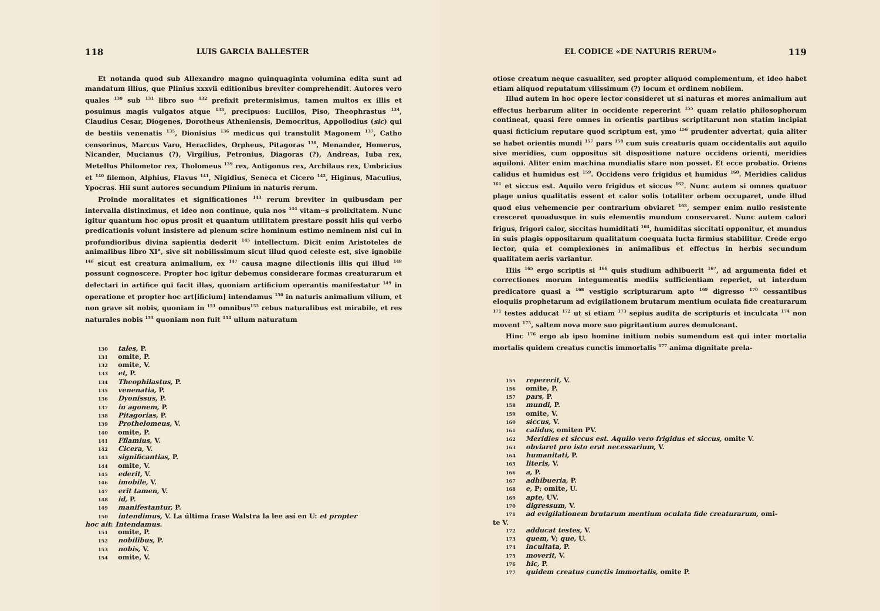118 LUIS GARCIA BALLESTER
Et notanda quod sub Allexandro magno quinquaginta volumina edita sunt ad mandatum illius, que Plinius xxxvii editionibus breviter comprehendit. Autores vero quales <sup>130</sup> sub <sup>131</sup> libro suo <sup>132</sup> prefixit pretermisimus, tamen multos ex illis et posuimus magis vulgatos atque <sup>133</sup>, precipuos: Lucillos, Piso, Theophrastus <sup>134</sup>, Claudius Cesar, Diogenes, Dorotheus Atheniensis, Democritus, Appollodius (sic) qui de bestiis venenatis <sup>135</sup>, Dionisius <sup>136</sup> medicus qui transtulit Magonem <sup>137</sup>, Catho censorinus, Marcus Varo, Heraclides, Orpheus, Pitagoras <sup>138</sup>, Menander, Homerus, Nicander, Mucianus (?), Virgilius, Petronius, Diagoras (?), Andreas, Iuba rex, Metellus Philometor rex, Tholomeus <sup>139</sup> rex, Antigonus rex, Archilaus rex, Umbricius et <sup>140</sup> filemon, Alphius, Flavus <sup>141</sup>, Nigidius, Seneca et Cicero <sup>142</sup>, Higinus, Maculius, Ypocras. Hii sunt autores secundum Plinium in naturis rerum.
Proinde moralitates et significationes <sup>143</sup> rerum breviter in quibusdam per intervalla distinximus, et ideo non continue, quia nos <sup>144</sup> vitam··s prolixitatem. Nunc igitur quantum hoc opus prosit et quantum utilitatem prestare possit hiis qui verbo predicationis volunt insistere ad plenum scire hominum estimo neminem nisi cui in profundioribus divina sapientia dederit <sup>145</sup> intellectum. Dicit enim Aristoteles de animalibus libro XI°, sive sit nobilissimum sicut illud quod celeste est, sive ignobile <sup>146</sup> sicut est creatura animalium, ex <sup>147</sup> causa magne dilectionis illis qui illud <sup>148</sup> possunt cognoscere. Propter hoc igitur debemus considerare formas creaturarum et delectari in artifice qui facit illas, quoniam artificium operantis manifestatur <sup>149</sup> in operatione et propter hoc art[ificium] intendamus <sup>150</sup> in naturis animalium vilium, et non grave sit nobis, quoniam in <sup>151</sup> omnibus<sup>152</sup> rebus naturalibus est mirabile, et res naturales nobis <sup>153</sup> quoniam non fuit <sup>154</sup> ullum naturatum
130 tales, P.
131 omite, P.
132 omite, V.
133 et, P.
134 Theophilastus, P.
135 venenatia, P.
136 Dyonissus, P.
137 in agonem, P.
138 Pitagorias, P.
139 Prothelomeus, V.
140 omite, P.
141 Fflamius, V.
142 Cicera, V.
143 significantias, P.
144 omite, V.
145 ederit, V.
146 imobile, V.
147 erit tamen, V.
148 id, P.
149 manifestantur, P.
150 intendimus, V. La última frase Walstra la lee así en U: et propter
hoc ait: Intendamus.
151 omite, P.
152 nobilibus, P.
153 nobis, V.
154 omite, V.
EL CODICE «DE NATURIS RERUM» 119
otiose creatum neque casualiter, sed propter aliquod complementum, et ideo habet etiam aliquod reputatum vilissimum (?) locum et ordinem nobilem.
Illud autem in hoc opere lector consideret ut si naturas et mores animalium aut effectus herbarum aliter in occidente repererint <sup>155</sup> quam relatio philosophorum contineat, quasi fere omnes in orientis partibus scriptitarunt non statim incipiat quasi ficticium reputare quod scriptum est, ymo <sup>156</sup> prudenter advertat, quia aliter se habet orientis mundi <sup>157</sup> pars <sup>158</sup> cum suis creaturis quam occidentalis aut aquilo sive meridies, cum oppositus sit dispositione nature occidens orienti, meridies aquiloni. Aliter enim machina mundialis stare non posset. Et ecce probatio. Oriens calidus et humidus est <sup>159</sup>. Occidens vero frigidus et humidus <sup>160</sup>. Meridies calidus <sup>161</sup> et siccus est. Aquilo vero frigidus et siccus <sup>162</sup>. Nunc autem si omnes quatuor plage unius qualitatis essent et calor solis totaliter orbem occuparet, unde illud quod eius vehemencie per contrarium obviaret <sup>163</sup>, semper enim nullo resistente cresceret quoadusque in suis elementis mundum conservaret. Nunc autem calori frigus, frigori calor, siccitas humiditati <sup>164</sup>, humiditas siccitati opponitur, et mundus in suis plagis oppositarum qualitatum coequata lucta firmius stabilitur. Crede ergo lector, quia et complexiones in animalibus et effectus in herbis secundum qualitatem aeris variantur.
Hiis <sup>165</sup> ergo scriptis si <sup>166</sup> quis studium adhibuerit <sup>167</sup>, ad argumenta fidei et correctiones morum integumentis mediis sufficientiam reperiet, ut interdum predicatore quasi a <sup>168</sup> vestigio scripturarum apto <sup>169</sup> digresso <sup>170</sup> cessantibus eloquiis prophetarum ad evigilationem brutarum mentium oculata fide creaturarum <sup>171</sup> testes adducat <sup>172</sup> ut si etiam <sup>173</sup> sepius audita de scripturis et inculcata <sup>174</sup> non movent <sup>175</sup>, saltem nova more suo pigritantium aures demulceant.
Hinc <sup>176</sup> ergo ab ipso homine initium nobis sumendum est qui inter mortalia mortalis quidem creatus cunctis immortalis <sup>177</sup> anima dignitate prela-
155 repererit, V.
156 omite, P.
157 pars, P.
158 mundi, P.
159 omite, V.
160 siccus, V.
161 calidus, omiten PV.
162 Meridies et siccus est. Aquilo vero frigidus et siccus, omite V.
163 obviaret pro isto erat necessarium, V.
164 humanitati, P.
165 literis, V.
166 a, P.
167 adhibueria, P.
168 e, P; omite, U.
169 apte, UV.
170 digressum, V.
171 ad evigilationem brutarum mentium oculata fide creaturarum, omi-
te V.
172 adducat testes, V.
173 quem, V; que, U.
174 incultata, P.
175 moverit, V.
176 hic, P.
177 quidem creatus cunctis immortalis, omite P.